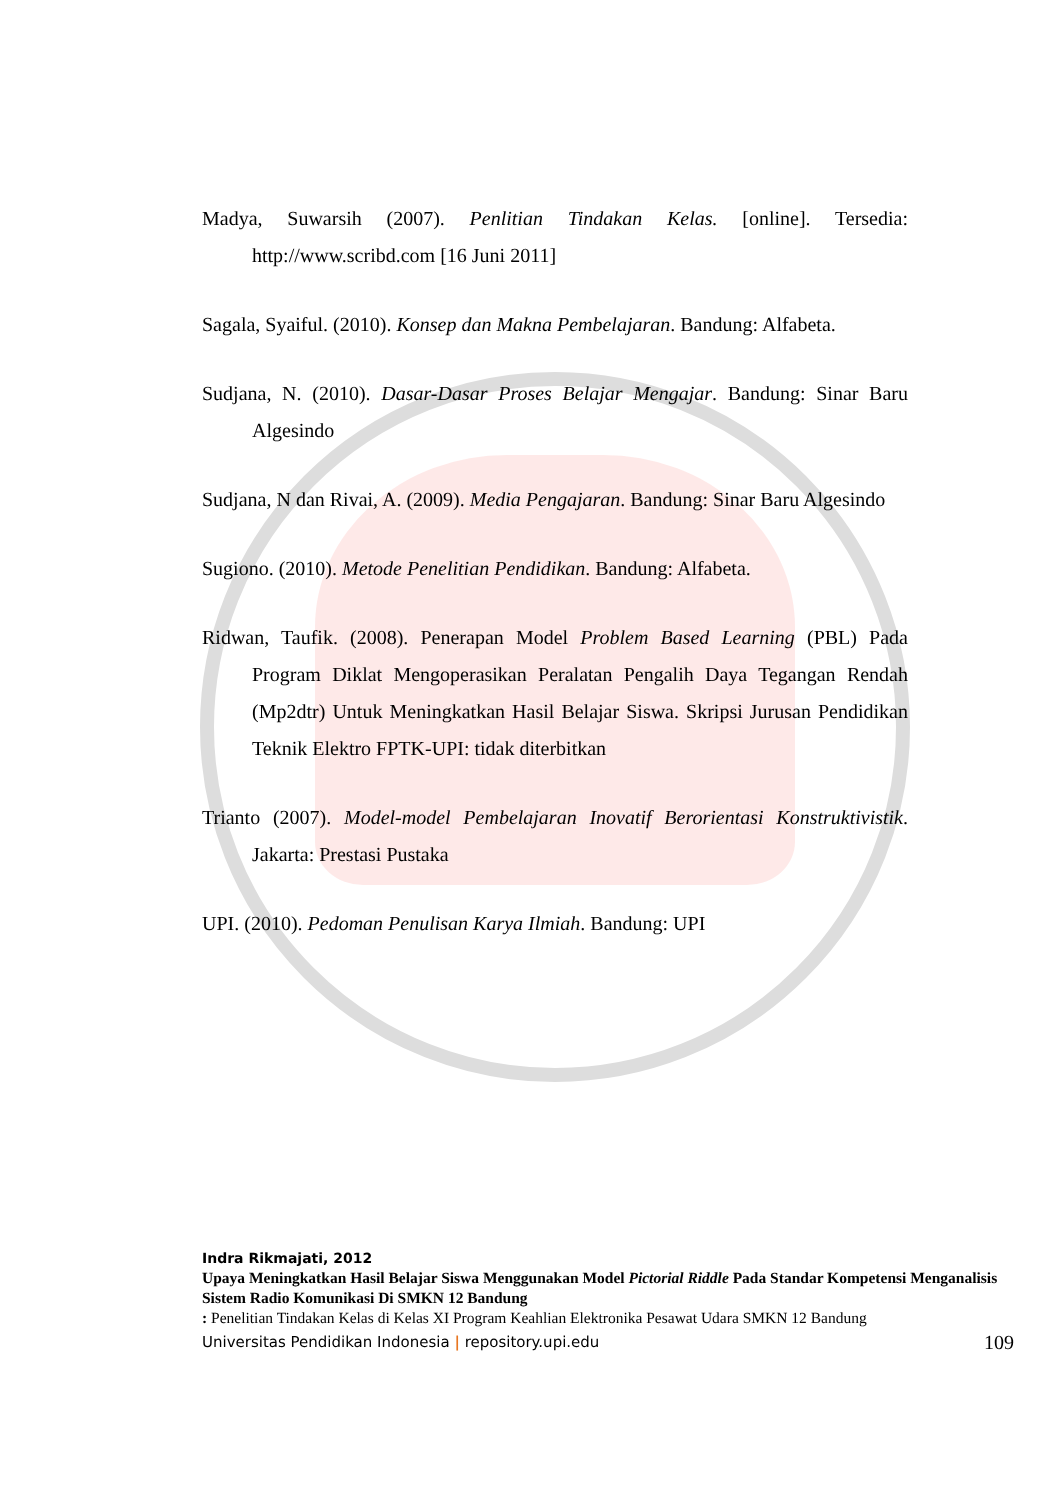Madya, Suwarsih (2007). Penlitian Tindakan Kelas. [online]. Tersedia: http://www.scribd.com [16 Juni 2011]
Sagala, Syaiful. (2010). Konsep dan Makna Pembelajaran. Bandung: Alfabeta.
Sudjana, N. (2010). Dasar-Dasar Proses Belajar Mengajar. Bandung: Sinar Baru Algesindo
Sudjana, N dan Rivai, A. (2009). Media Pengajaran. Bandung: Sinar Baru Algesindo
Sugiono. (2010). Metode Penelitian Pendidikan. Bandung: Alfabeta.
Ridwan, Taufik. (2008). Penerapan Model Problem Based Learning (PBL) Pada Program Diklat Mengoperasikan Peralatan Pengalih Daya Tegangan Rendah (Mp2dtr) Untuk Meningkatkan Hasil Belajar Siswa. Skripsi Jurusan Pendidikan Teknik Elektro FPTK-UPI: tidak diterbitkan
Trianto (2007). Model-model Pembelajaran Inovatif Berorientasi Konstruktivistik. Jakarta: Prestasi Pustaka
UPI. (2010). Pedoman Penulisan Karya Ilmiah. Bandung: UPI
Indra Rikmajati, 2012
Upaya Meningkatkan Hasil Belajar Siswa Menggunakan Model Pictorial Riddle Pada Standar Kompetensi Menganalisis Sistem Radio Komunikasi Di SMKN 12 Bandung
: Penelitian Tindakan Kelas di Kelas XI Program Keahlian Elektronika Pesawat Udara SMKN 12 Bandung
Universitas Pendidikan Indonesia | repository.upi.edu 109